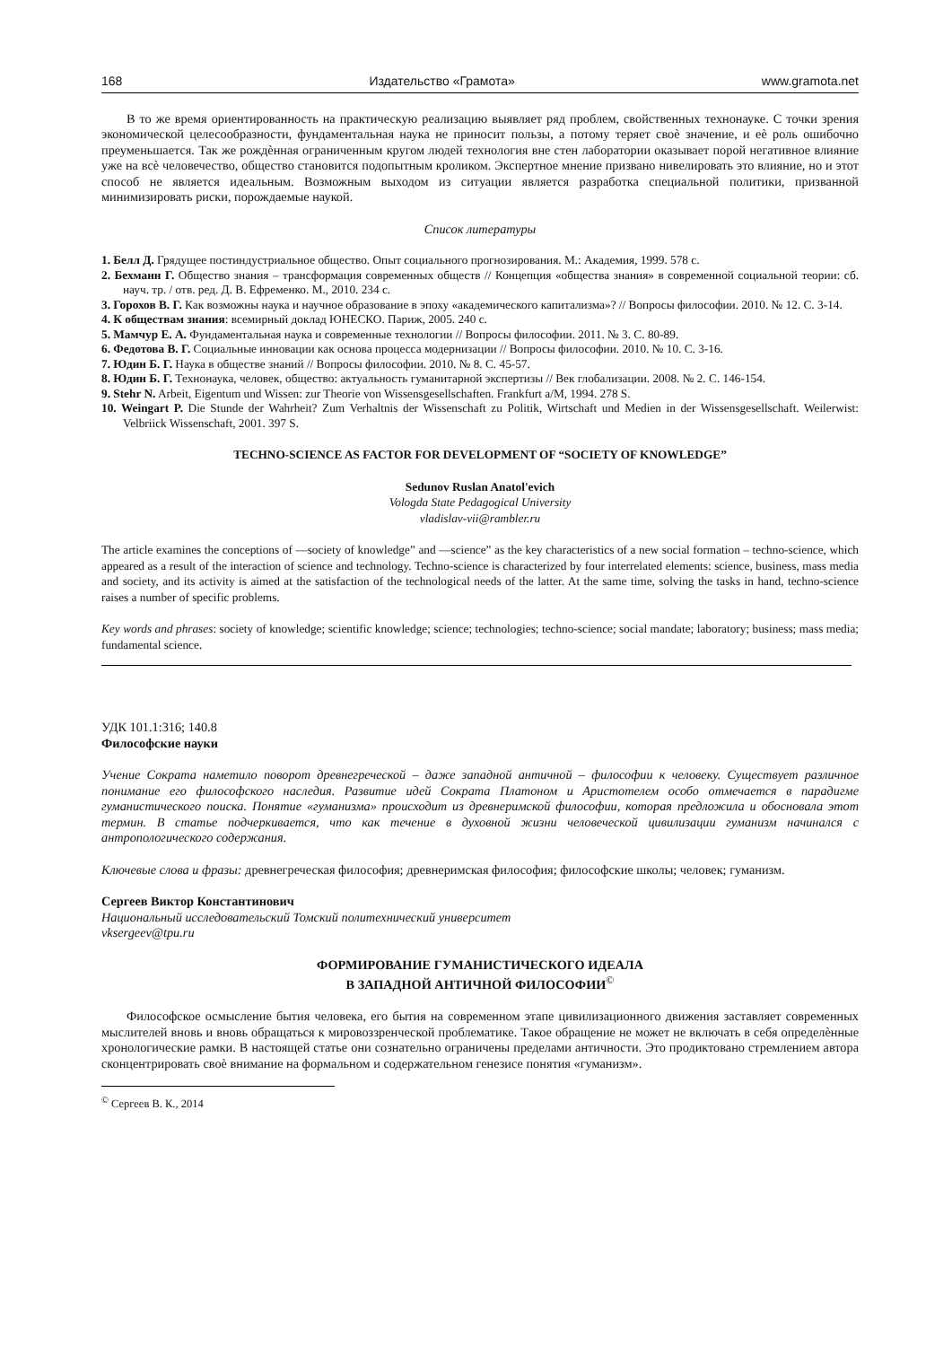168 Издательство «Грамота» www.gramota.net
В то же время ориентированность на практическую реализацию выявляет ряд проблем, свойственных технонауке. С точки зрения экономической целесообразности, фундаментальная наука не приносит пользы, а потому теряет своѐ значение, и еѐ роль ошибочно преуменьшается. Так же рождѐнная ограниченным кругом людей технология вне стен лаборатории оказывает порой негативное влияние уже на всѐ человечество, общество становится подопытным кроликом. Экспертное мнение призвано нивелировать это влияние, но и этот способ не является идеальным. Возможным выходом из ситуации является разработка специальной политики, призванной минимизировать риски, порождаемые наукой.
Список литературы
1. Белл Д. Грядущее постиндустриальное общество. Опыт социального прогнозирования. М.: Академия, 1999. 578 с.
2. Бехманн Г. Общество знания – трансформация современных обществ // Концепция «общества знания» в современной социальной теории: сб. науч. тр. / отв. ред. Д. В. Ефременко. М., 2010. 234 с.
3. Горохов В. Г. Как возможны наука и научное образование в эпоху «академического капитализма»? // Вопросы философии. 2010. № 12. С. 3-14.
4. К обществам знания: всемирный доклад ЮНЕСКО. Париж, 2005. 240 с.
5. Мамчур Е. А. Фундаментальная наука и современные технологии // Вопросы философии. 2011. № 3. С. 80-89.
6. Федотова В. Г. Социальные инновации как основа процесса модернизации // Вопросы философии. 2010. № 10. С. 3-16.
7. Юдин Б. Г. Наука в обществе знаний // Вопросы философии. 2010. № 8. С. 45-57.
8. Юдин Б. Г. Технонаука, человек, общество: актуальность гуманитарной экспертизы // Век глобализации. 2008. № 2. С. 146-154.
9. Stehr N. Arbeit, Eigentum und Wissen: zur Theorie von Wissensgesellschaften. Frankfurt a/M, 1994. 278 S.
10. Weingart P. Die Stunde der Wahrheit? Zum Verhaltnis der Wissenschaft zu Politik, Wirtschaft und Medien in der Wissensgesellschaft. Weilerwist: Velbriick Wissenschaft, 2001. 397 S.
TECHNO-SCIENCE AS FACTOR FOR DEVELOPMENT OF “SOCIETY OF KNOWLEDGE”
Sedunov Ruslan Anatol'evich
Vologda State Pedagogical University
vladislav-vii@rambler.ru
The article examines the conceptions of ―society of knowledge” and ―science” as the key characteristics of a new social formation – techno-science, which appeared as a result of the interaction of science and technology. Techno-science is characterized by four interrelated elements: science, business, mass media and society, and its activity is aimed at the satisfaction of the technological needs of the latter. At the same time, solving the tasks in hand, techno-science raises a number of specific problems.
Key words and phrases: society of knowledge; scientific knowledge; science; technologies; techno-science; social mandate; laboratory; business; mass media; fundamental science.
УДК 101.1:316; 140.8
Философские науки
Учение Сократа наметило поворот древнегреческой – даже западной античной – философии к человеку. Существует различное понимание его философского наследия. Развитие идей Сократа Платоном и Аристотелем особо отмечается в парадигме гуманистического поиска. Понятие «гуманизма» происходит из древнеримской философии, которая предложила и обосновала этот термин. В статье подчеркивается, что как течение в духовной жизни человеческой цивилизации гуманизм начинался с антропологического содержания.
Ключевые слова и фразы: древнегреческая философия; древнеримская философия; философские школы; человек; гуманизм.
Сергеев Виктор Константинович
Национальный исследовательский Томский политехнический университет
vksergeev@tpu.ru
ФОРМИРОВАНИЕ ГУМАНИСТИЧЕСКОГО ИДЕАЛА
В ЗАПАДНОЙ АНТИЧНОЙ ФИЛОСОФИИ<sup>©</sup>
Философское осмысление бытия человека, его бытия на современном этапе цивилизационного движения заставляет современных мыслителей вновь и вновь обращаться к мировоззренческой проблематике. Такое обращение не может не включать в себя определѐнные хронологические рамки. В настоящей статье они сознательно ограничены пределами античности. Это продиктовано стремлением автора сконцентрировать своѐ внимание на формальном и содержательном генезисе понятия «гуманизм».
<sup>©</sup> Сергеев В. К., 2014